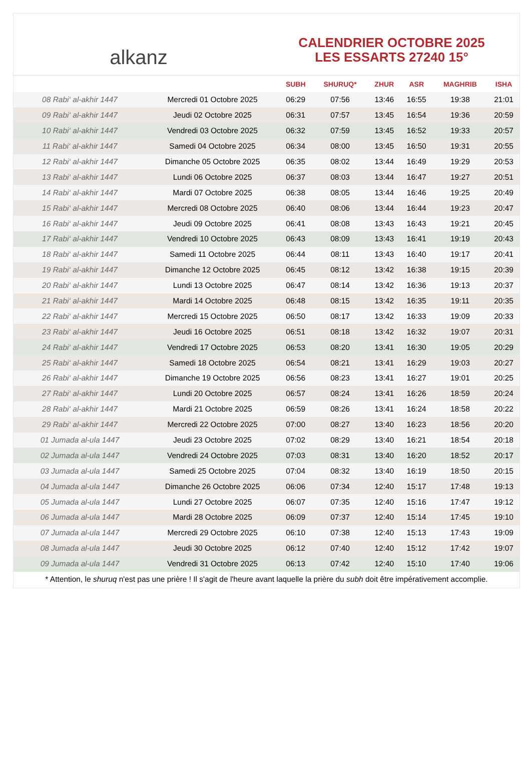alkanz
CALENDRIER OCTOBRE 2025
LES ESSARTS 27240 15°
| | | SUBH | SHURUQ* | ZHUR | ASR | MAGHRIB | ISHA |
| --- | --- | --- | --- | --- | --- | --- | --- |
| 08 Rabi‘ al-akhir 1447 | Mercredi 01 Octobre 2025 | 06:29 | 07:56 | 13:46 | 16:55 | 19:38 | 21:01 |
| 09 Rabi‘ al-akhir 1447 | Jeudi 02 Octobre 2025 | 06:31 | 07:57 | 13:45 | 16:54 | 19:36 | 20:59 |
| 10 Rabi‘ al-akhir 1447 | Vendredi 03 Octobre 2025 | 06:32 | 07:59 | 13:45 | 16:52 | 19:33 | 20:57 |
| 11 Rabi‘ al-akhir 1447 | Samedi 04 Octobre 2025 | 06:34 | 08:00 | 13:45 | 16:50 | 19:31 | 20:55 |
| 12 Rabi‘ al-akhir 1447 | Dimanche 05 Octobre 2025 | 06:35 | 08:02 | 13:44 | 16:49 | 19:29 | 20:53 |
| 13 Rabi‘ al-akhir 1447 | Lundi 06 Octobre 2025 | 06:37 | 08:03 | 13:44 | 16:47 | 19:27 | 20:51 |
| 14 Rabi‘ al-akhir 1447 | Mardi 07 Octobre 2025 | 06:38 | 08:05 | 13:44 | 16:46 | 19:25 | 20:49 |
| 15 Rabi‘ al-akhir 1447 | Mercredi 08 Octobre 2025 | 06:40 | 08:06 | 13:44 | 16:44 | 19:23 | 20:47 |
| 16 Rabi‘ al-akhir 1447 | Jeudi 09 Octobre 2025 | 06:41 | 08:08 | 13:43 | 16:43 | 19:21 | 20:45 |
| 17 Rabi‘ al-akhir 1447 | Vendredi 10 Octobre 2025 | 06:43 | 08:09 | 13:43 | 16:41 | 19:19 | 20:43 |
| 18 Rabi‘ al-akhir 1447 | Samedi 11 Octobre 2025 | 06:44 | 08:11 | 13:43 | 16:40 | 19:17 | 20:41 |
| 19 Rabi‘ al-akhir 1447 | Dimanche 12 Octobre 2025 | 06:45 | 08:12 | 13:42 | 16:38 | 19:15 | 20:39 |
| 20 Rabi‘ al-akhir 1447 | Lundi 13 Octobre 2025 | 06:47 | 08:14 | 13:42 | 16:36 | 19:13 | 20:37 |
| 21 Rabi‘ al-akhir 1447 | Mardi 14 Octobre 2025 | 06:48 | 08:15 | 13:42 | 16:35 | 19:11 | 20:35 |
| 22 Rabi‘ al-akhir 1447 | Mercredi 15 Octobre 2025 | 06:50 | 08:17 | 13:42 | 16:33 | 19:09 | 20:33 |
| 23 Rabi‘ al-akhir 1447 | Jeudi 16 Octobre 2025 | 06:51 | 08:18 | 13:42 | 16:32 | 19:07 | 20:31 |
| 24 Rabi‘ al-akhir 1447 | Vendredi 17 Octobre 2025 | 06:53 | 08:20 | 13:41 | 16:30 | 19:05 | 20:29 |
| 25 Rabi‘ al-akhir 1447 | Samedi 18 Octobre 2025 | 06:54 | 08:21 | 13:41 | 16:29 | 19:03 | 20:27 |
| 26 Rabi‘ al-akhir 1447 | Dimanche 19 Octobre 2025 | 06:56 | 08:23 | 13:41 | 16:27 | 19:01 | 20:25 |
| 27 Rabi‘ al-akhir 1447 | Lundi 20 Octobre 2025 | 06:57 | 08:24 | 13:41 | 16:26 | 18:59 | 20:24 |
| 28 Rabi‘ al-akhir 1447 | Mardi 21 Octobre 2025 | 06:59 | 08:26 | 13:41 | 16:24 | 18:58 | 20:22 |
| 29 Rabi‘ al-akhir 1447 | Mercredi 22 Octobre 2025 | 07:00 | 08:27 | 13:40 | 16:23 | 18:56 | 20:20 |
| 01 Jumada al-ula 1447 | Jeudi 23 Octobre 2025 | 07:02 | 08:29 | 13:40 | 16:21 | 18:54 | 20:18 |
| 02 Jumada al-ula 1447 | Vendredi 24 Octobre 2025 | 07:03 | 08:31 | 13:40 | 16:20 | 18:52 | 20:17 |
| 03 Jumada al-ula 1447 | Samedi 25 Octobre 2025 | 07:04 | 08:32 | 13:40 | 16:19 | 18:50 | 20:15 |
| 04 Jumada al-ula 1447 | Dimanche 26 Octobre 2025 | 06:06 | 07:34 | 12:40 | 15:17 | 17:48 | 19:13 |
| 05 Jumada al-ula 1447 | Lundi 27 Octobre 2025 | 06:07 | 07:35 | 12:40 | 15:16 | 17:47 | 19:12 |
| 06 Jumada al-ula 1447 | Mardi 28 Octobre 2025 | 06:09 | 07:37 | 12:40 | 15:14 | 17:45 | 19:10 |
| 07 Jumada al-ula 1447 | Mercredi 29 Octobre 2025 | 06:10 | 07:38 | 12:40 | 15:13 | 17:43 | 19:09 |
| 08 Jumada al-ula 1447 | Jeudi 30 Octobre 2025 | 06:12 | 07:40 | 12:40 | 15:12 | 17:42 | 19:07 |
| 09 Jumada al-ula 1447 | Vendredi 31 Octobre 2025 | 06:13 | 07:42 | 12:40 | 15:10 | 17:40 | 19:06 |
* Attention, le shuruq n'est pas une prière ! Il s'agit de l'heure avant laquelle la prière du subh doit être impérativement accomplie.